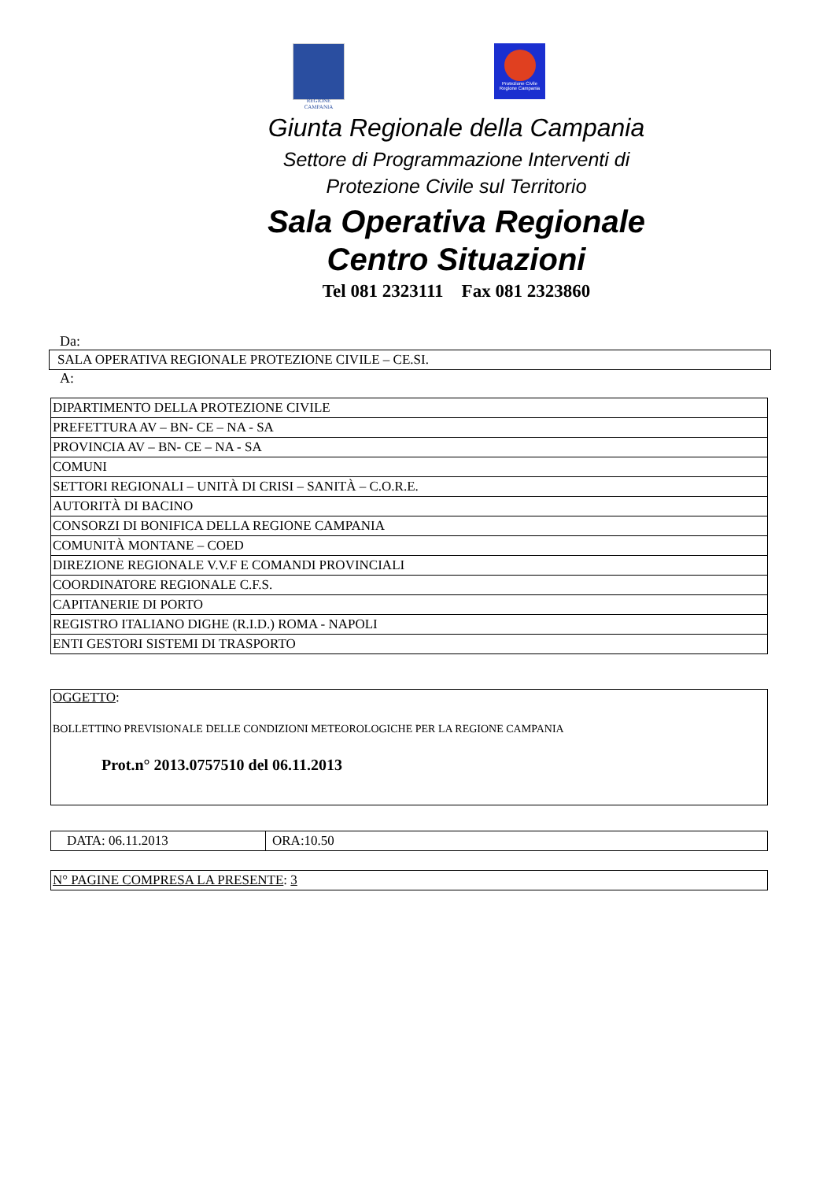REGIONE CAMPANIA
Protezione Civile Regione Campania
Giunta Regionale della Campania
Settore di Programmazione Interventi di
Protezione Civile sul Territorio
Sala Operativa Regionale
Centro Situazioni
Tel 081 2323111 Fax 081 2323860
Da:
| SALA OPERATIVA REGIONALE PROTEZIONE CIVILE – CE.SI. |
A:
| DIPARTIMENTO DELLA PROTEZIONE CIVILE |
| PREFETTURA AV – BN- CE – NA - SA |
| PROVINCIA AV – BN- CE – NA - SA |
| COMUNI |
| SETTORI REGIONALI – UNITÀ DI CRISI – SANITÀ – C.O.R.E. |
| AUTORITÀ DI BACINO |
| CONSORZI DI BONIFICA DELLA REGIONE CAMPANIA |
| COMUNITÀ MONTANE – COED |
| DIREZIONE REGIONALE V.V.F E COMANDI PROVINCIALI |
| COORDINATORE REGIONALE C.F.S. |
| CAPITANERIE DI PORTO |
| REGISTRO ITALIANO DIGHE (R.I.D.) ROMA - NAPOLI |
| ENTI GESTORI SISTEMI DI TRASPORTO |
| OGGETTO : BOLLETTINO PREVISIONALE DELLE CONDIZIONI METEOROLOGICHE PER LA REGIONE CAMPANIA Prot.n° 2013.0757510 del 06.11.2013 |
| DATA: 06.11.2013 | ORA:10.50 |
| N° PAGINE COMPRESA LA PRESENTE : 3 |